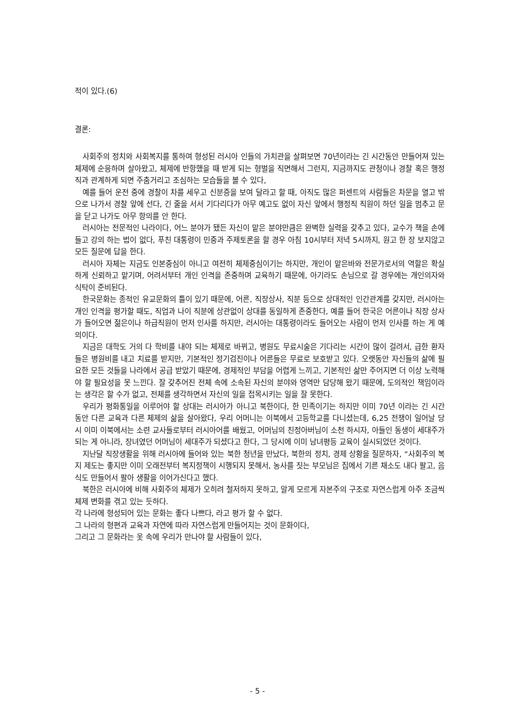적이 있다.(6)
결론:
사회주의 정치와 사회복지를 통하여 형성된 러시아 인들의 가치관을 살펴보면 70년이라는 긴 시간동안 만들어져 있는 체제에 순응하며 살아왔고, 체제에 반항했을 때 받게 되는 형벌을 직면해서 그런지, 지금까지도 관청이나 경찰 혹은 행정직과 관계하게 되면 주춤거리고 조심하는 모습들을 볼 수 있다,
예를 들어 운전 중에 경찰이 차를 세우고 신분증을 보여 달라고 할 때, 아직도 많은 퍼센트의 사람들은 차문을 열고 밖으로 나가서 경찰 앞에 선다, 긴 줄을 서서 기다리다가 아무 예고도 없이 자신 앞에서 행정직 직원이 하던 일을 멈추고 문을 닫고 나가도 아무 항의를 안 한다.
러시아는 전문적인 나라이다, 어느 분야가 됐든 자신이 맡은 분야만큼은 완벽한 실력을 갖추고 있다, 교수가 책을 손에 들고 강의 하는 법이 없다, 푸친 대통령이 민중과 주제토론을 할 경우 아침 10시부터 저녁 5시까지, 원고 한 장 보지않고 모든 질문에 답을 한다.
러시아 자체는 지금도 인본중심이 아니고 여전히 체제중심이기는 하지만, 개인이 맡은바와 전문가로서의 역할은 확실하게 신뢰하고 맡기며, 어려서부터 개인 인격을 존중하며 교육하기 때문에, 아기라도 손님으로 갈 경우에는 개인의자와 식탁이 준비된다.
한국문화는 종적인 유교문화의 틀이 있기 때문에, 어른, 직장상사, 직분 등으로 상대적인 인간관계를 갖지만, 러시아는 개인 인격을 평가할 때도, 직업과 나이 직분에 상관없이 상대를 동일하게 존중한다, 예를 들어 한국은 어른이나 직장 상사가 들어오면 젊은이나 하급직원이 먼저 인사를 하지만, 러시아는 대통령이라도 들어오는 사람이 먼저 인사를 하는 게 예의이다.
지금은 대학도 거의 다 학비를 내야 되는 체제로 바뀌고, 병원도 무료시술은 기다리는 시간이 많이 걸려서, 급한 환자들은 병원비를 내고 치료를 받지만, 기본적인 정기검진이나 어른들은 무료로 보호받고 있다. 오랫동안 자신들의 삶에 필요한 모든 것들을 나라에서 공급 받았기 때문에, 경제적인 부담을 어렵게 느끼고, 기본적인 삶만 주어지면 더 이상 노력해야 할 필요성을 못 느낀다. 잘 갖추어진 전체 속에 소속된 자신의 분야와 영역만 담당해 왔기 때문에, 도의적인 책임이라는 생각은 할 수가 없고, 전체를 생각하면서 자신의 일을 접목시키는 일을 잘 못한다.
우리가 평화통일을 이루어야 할 상대는 러시아가 아니고 북한이다, 한 민족이기는 하지만 이미 70년 이라는 긴 시간 동안 다른 교육과 다른 체제의 삶을 살아왔다, 우리 어머니는 이북에서 고등학교를 다니셨는데, 6,25 전쟁이 일어날 당시 이미 이북에서는 소련 교사들로부터 러시아어를 배웠고, 어머님의 친정아버님이 소천 하시자, 아들인 동생이 세대주가 되는 게 아니라, 장녀였던 어머님이 세대주가 되셨다고 한다, 그 당시에 이미 남녀평등 교육이 실시되었던 것이다.
지난달 직장생활을 위해 러시아에 들어와 있는 북한 청년을 만났다, 북한의 정치, 경제 상황을 질문하자, “사회주의 복지 제도는 좋지만 이미 오래전부터 복지정책이 시행되지 못해서, 농사를 짓는 부모님은 집에서 기른 채소도 내다 팔고, 음식도 만들어서 팔아 생활을 이어가신다고 했다.
북한은 러시아에 비해 사회주의 체제가 오히려 철저하지 못하고, 알게 모르게 자본주의 구조로 자연스럽게 아주 조금씩 체제 변화를 겪고 있는 듯하다.
각 나라에 형성되어 있는 문화는 좋다 나쁘다, 라고 평가 할 수 없다.
그 나라의 형편과 교육과 자연에 따라 자연스럽게 만들어지는 것이 문화이다,
그리고 그 문화라는 옷 속에 우리가 만나야 할 사람들이 있다,
- 5 -